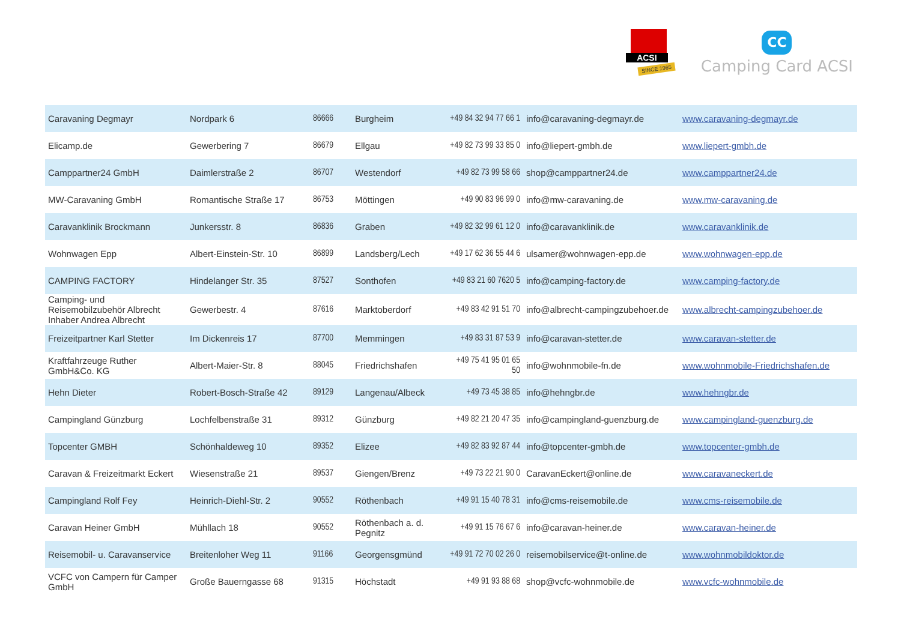ACSI
SINCE 1965
CC
Camping Card ACSI
| Caravaning Degmayr | Nordpark 6 | 86666 | Burgheim | +49 84 32 94 77 66 1 | info@caravaning-degmayr.de | www.caravaning-degmayr.de |
| Elicamp.de | Gewerbering 7 | 86679 | Ellgau | +49 82 73 99 33 85 0 | info@liepert-gmbh.de | www.liepert-gmbh.de |
| Camppartner24 GmbH | Daimlerstraße 2 | 86707 | Westendorf | +49 82 73 99 58 66 | shop@camppartner24.de | www.camppartner24.de |
| MW-Caravaning GmbH | Romantische Straße 17 | 86753 | Möttingen | +49 90 83 96 99 0 | info@mw-caravaning.de | www.mw-caravaning.de |
| Caravanklinik Brockmann | Junkersstr. 8 | 86836 | Graben | +49 82 32 99 61 12 0 | info@caravanklinik.de | www.caravanklinik.de |
| Wohnwagen Epp | Albert-Einstein-Str. 10 | 86899 | Landsberg/Lech | +49 17 62 36 55 44 6 | ulsamer@wohnwagen-epp.de | www.wohnwagen-epp.de |
| CAMPING FACTORY | Hindelanger Str. 35 | 87527 | Sonthofen | +49 83 21 60 7620 5 | info@camping-factory.de | www.camping-factory.de |
| Camping- und Reisemobilzubehör Albrecht Inhaber Andrea Albrecht | Gewerbestr. 4 | 87616 | Marktoberdorf | +49 83 42 91 51 70 | info@albrecht-campingzubehoer.de | www.albrecht-campingzubehoer.de |
| Freizeitpartner Karl Stetter | Im Dickenreis 17 | 87700 | Memmingen | +49 83 31 87 53 9 | info@caravan-stetter.de | www.caravan-stetter.de |
| Kraftfahrzeuge Ruther GmbH&Co. KG | Albert-Maier-Str. 8 | 88045 | Friedrichshafen | +49 75 41 95 01 65 50 | info@wohnmobile-fn.de | www.wohnmobile-Friedrichshafen.de |
| Hehn Dieter | Robert-Bosch-Straße 42 | 89129 | Langenau/Albeck | +49 73 45 38 85 | info@hehngbr.de | www.hehngbr.de |
| Campingland Günzburg | Lochfelbenstraße 31 | 89312 | Günzburg | +49 82 21 20 47 35 | info@campingland-guenzburg.de | www.campingland-guenzburg.de |
| Topcenter GMBH | Schönhaldeweg 10 | 89352 | Elizee | +49 82 83 92 87 44 | info@topcenter-gmbh.de | www.topcenter-gmbh.de |
| Caravan & Freizeitmarkt Eckert | Wiesenstraße 21 | 89537 | Giengen/Brenz | +49 73 22 21 90 0 | CaravanEckert@online.de | www.caravaneckert.de |
| Campingland Rolf Fey | Heinrich-Diehl-Str. 2 | 90552 | Röthenbach | +49 91 15 40 78 31 | info@cms-reisemobile.de | www.cms-reisemobile.de |
| Caravan Heiner GmbH | Mühllach 18 | 90552 | Röthenbach a. d. Pegnitz | +49 91 15 76 67 6 | info@caravan-heiner.de | www.caravan-heiner.de |
| Reisemobil- u. Caravanservice | Breitenloher Weg 11 | 91166 | Georgensgmünd | +49 91 72 70 02 26 0 | reisemobilservice@t-online.de | www.wohnmobildoktor.de |
| VCFC von Campern für Camper GmbH | Große Bauerngasse 68 | 91315 | Höchstadt | +49 91 93 88 68 | shop@vcfc-wohnmobile.de | www.vcfc-wohnmobile.de |